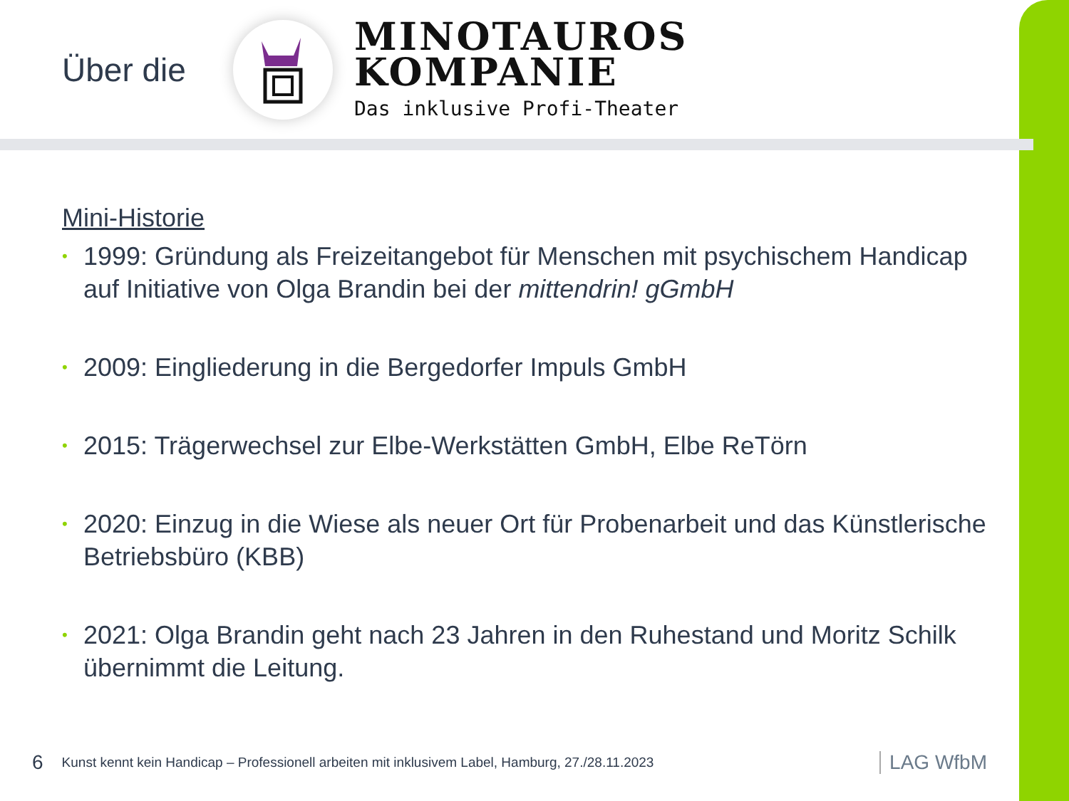Über die
MINOTAUROS
KOMPANIE
Das inklusive Profi-Theater
Mini-Historie
• 1999: Gründung als Freizeitangebot für Menschen mit psychischem Handicap auf Initiative von Olga Brandin bei der mittendrin! gGmbH
• 2009: Eingliederung in die Bergedorfer Impuls GmbH
• 2015: Trägerwechsel zur Elbe-Werkstätten GmbH, Elbe ReTörn
• 2020: Einzug in die Wiese als neuer Ort für Probenarbeit und das Künstlerische Betriebsbüro (KBB)
• 2021: Olga Brandin geht nach 23 Jahren in den Ruhestand und Moritz Schilk übernimmt die Leitung.
6 Kunst kennt kein Handicap – Professionell arbeiten mit inklusivem Label, Hamburg, 27./28.11.2023 LAG WfbM